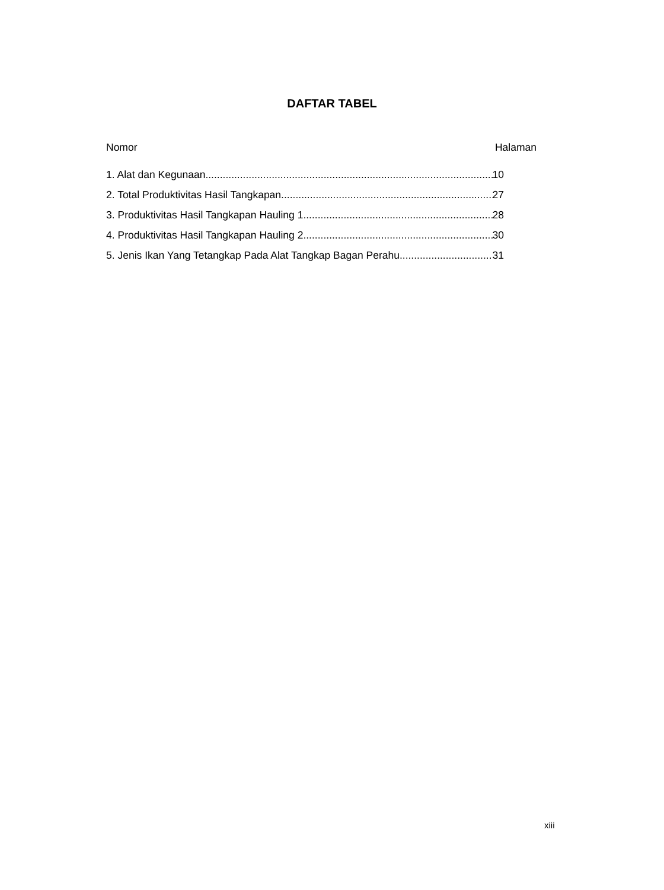DAFTAR TABEL
Nomor Halaman
1. Alat dan Kegunaan 10
2. Total Produktivitas Hasil Tangkapan 27
3. Produktivitas Hasil Tangkapan Hauling 1 28
4. Produktivitas Hasil Tangkapan Hauling 2 30
5. Jenis Ikan Yang Tetangkap Pada Alat Tangkap Bagan Perahu 31
xiii